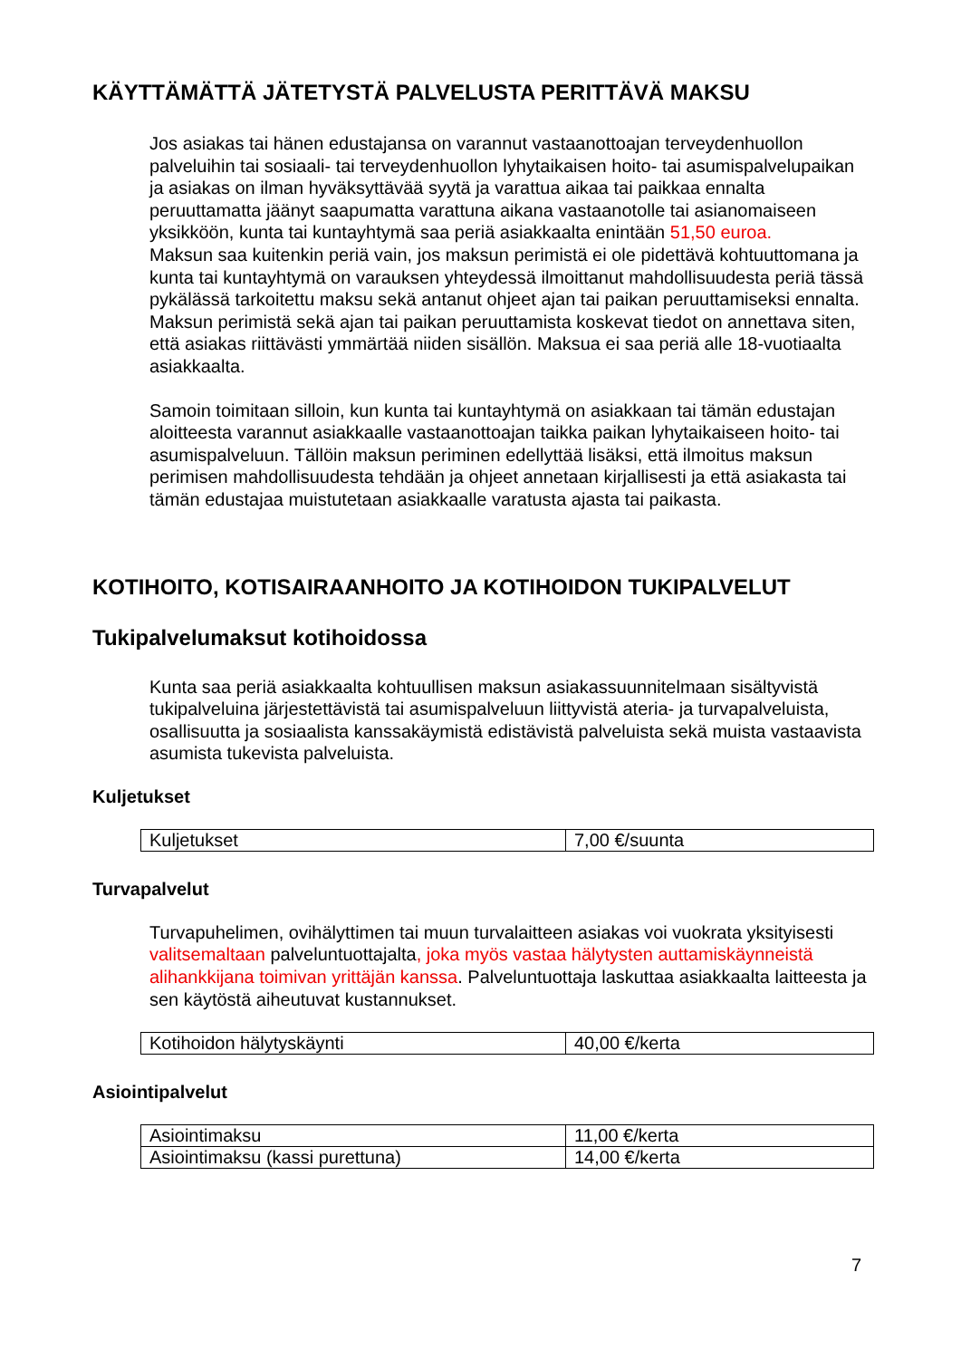KÄYTTÄMÄTTÄ JÄTETYSTÄ PALVELUSTA PERITTÄVÄ MAKSU
Jos asiakas tai hänen edustajansa on varannut vastaanottoajan terveydenhuollon palveluihin tai sosiaali- tai terveydenhuollon lyhytaikaisen hoito- tai asumispalvelupaikan ja asiakas on ilman hyväksyttävää syytä ja varattua aikaa tai paikkaa ennalta peruuttamatta jäänyt saapumatta varattuna aikana vastaanotolle tai asianomaiseen yksikköön, kunta tai kuntayhtymä saa periä asiakkaalta enintään 51,50 euroa.
Maksun saa kuitenkin periä vain, jos maksun perimistä ei ole pidettävä kohtuuttomana ja kunta tai kuntayhtymä on varauksen yhteydessä ilmoittanut mahdollisuudesta periä tässä pykälässä tarkoitettu maksu sekä antanut ohjeet ajan tai paikan peruuttamiseksi ennalta. Maksun perimistä sekä ajan tai paikan peruuttamista koskevat tiedot on annettava siten, että asiakas riittävästi ymmärtää niiden sisällön. Maksua ei saa periä alle 18-vuotiaalta asiakkaalta.
Samoin toimitaan silloin, kun kunta tai kuntayhtymä on asiakkaan tai tämän edustajan aloitteesta varannut asiakkaalle vastaanottoajan taikka paikan lyhytaikaiseen hoito- tai asumispalveluun. Tällöin maksun periminen edellyttää lisäksi, että ilmoitus maksun perimisen mahdollisuudesta tehdään ja ohjeet annetaan kirjallisesti ja että asiakasta tai tämän edustajaa muistutetaan asiakkaalle varatusta ajasta tai paikasta.
KOTIHOITO, KOTISAIRAANHOITO JA KOTIHOIDON TUKIPALVELUT
Tukipalvelumaksut kotihoidossa
Kunta saa periä asiakkaalta kohtuullisen maksun asiakassuunnitelmaan sisältyvistä tukipalveluina järjestettävistä tai asumispalveluun liittyvistä ateria- ja turvapalveluista, osallisuutta ja sosiaalista kanssakäymistä edistävistä palveluista sekä muista vastaavista asumista tukevista palveluista.
Kuljetukset
| Kuljetukset | 7,00 €/suunta |
Turvapalvelut
Turvapuhelimen, ovihälyttimen tai muun turvalaitteen asiakas voi vuokrata yksityisesti valitsemaltaan palveluntuottajalta, joka myös vastaa hälytysten auttamiskäynneistä alihankkijana toimivan yrittäjän kanssa. Palveluntuottaja laskuttaa asiakkaalta laitteesta ja sen käytöstä aiheutuvat kustannukset.
| Kotihoidon hälytyskäynti | 40,00 €/kerta |
Asiointipalvelut
| Asiointimaksu | 11,00 €/kerta |
| Asiointimaksu (kassi purettuna) | 14,00 €/kerta |
7